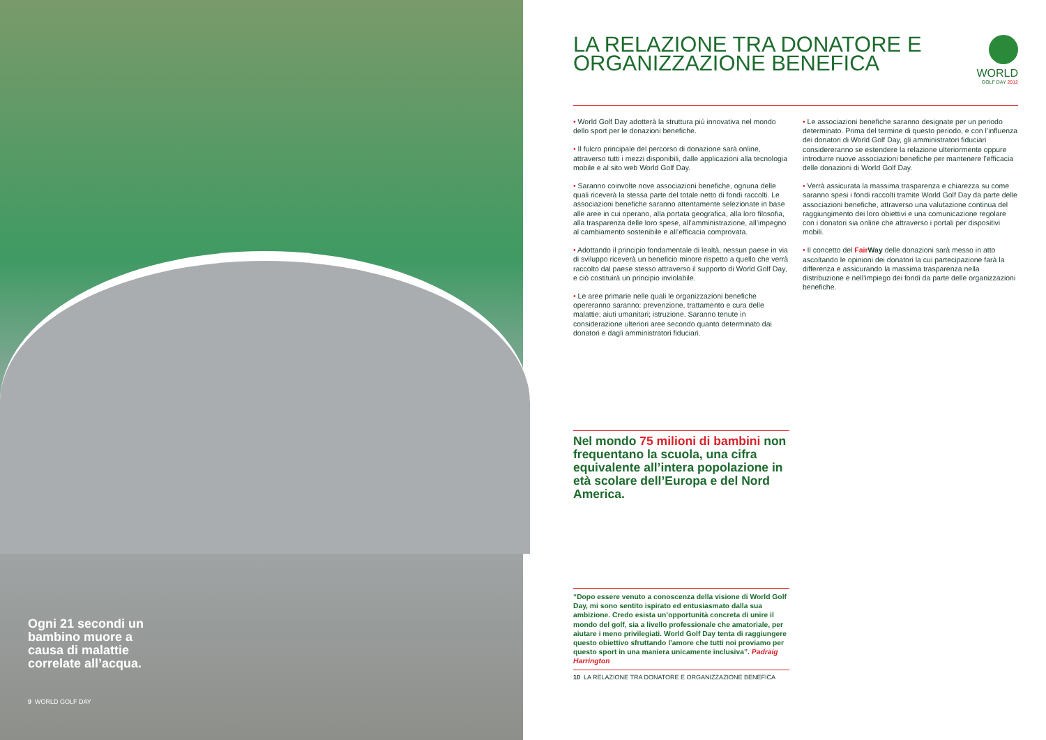Ogni 21 secondi un bambino muore a causa di malattie correlate all’acqua.
9 WORLD GOLF DAY
LA RELAZIONE TRA DONATORE E
ORGANIZZAZIONE BENEFICA
WORLD
GOLF DAY 2012
• World Golf Day adotterà la struttura più innovativa nel mondo dello sport per le donazioni benefiche.
• Il fulcro principale del percorso di donazione sarà online, attraverso tutti i mezzi disponibili, dalle applicazioni alla tecnologia mobile e al sito web World Golf Day.
• Saranno coinvolte nove associazioni benefiche, ognuna delle quali riceverà la stessa parte del totale netto di fondi raccolti. Le associazioni benefiche saranno attentamente selezionate in base alle aree in cui operano, alla portata geografica, alla loro filosofia, alla trasparenza delle loro spese, all’amministrazione, all’impegno al cambiamento sostenibile e all’efficacia comprovata.
• Adottando il principio fondamentale di lealtà, nessun paese in via di sviluppo riceverà un beneficio minore rispetto a quello che verrà raccolto dal paese stesso attraverso il supporto di World Golf Day, e ciò costituirà un principio inviolabile.
• Le aree primarie nelle quali le organizzazioni benefiche opereranno saranno: prevenzione, trattamento e cura delle malattie; aiuti umanitari; istruzione. Saranno tenute in considerazione ulteriori aree secondo quanto determinato dai donatori e dagli amministratori fiduciari.
• Le associazioni benefiche saranno designate per un periodo determinato. Prima del termine di questo periodo, e con l’influenza dei donatori di World Golf Day, gli amministratori fiduciari considereranno se estendere la relazione ulteriormente oppure introdurre nuove associazioni benefiche per mantenere l’efficacia delle donazioni di World Golf Day.
• Verrà assicurata la massima trasparenza e chiarezza su come saranno spesi i fondi raccolti tramite World Golf Day da parte delle associazioni benefiche, attraverso una valutazione continua del raggiungimento dei loro obiettivi e una comunicazione regolare con i donatori sia online che attraverso i portali per dispositivi mobili.
• Il concetto del Fair Way delle donazioni sarà messo in atto ascoltando le opinioni dei donatori la cui partecipazione farà la differenza e assicurando la massima trasparenza nella distribuzione e nell’impiego dei fondi da parte delle organizzazioni benefiche.
Nel mondo 75 milioni di bambini non frequentano la scuola, una cifra equivalente all’intera popolazione in età scolare dell’Europa e del Nord America.
“Dopo essere venuto a conoscenza della visione di World Golf Day, mi sono sentito ispirato ed entusiasmato dalla sua ambizione. Credo esista un’opportunità concreta di unire il mondo del golf, sia a livello professionale che amatoriale, per aiutare i meno privilegiati. World Golf Day tenta di raggiungere questo obiettivo sfruttando l’amore che tutti noi proviamo per questo sport in una maniera unicamente inclusiva”. Padraig Harrington
10 LA RELAZIONE TRA DONATORE E ORGANIZZAZIONE BENEFICA